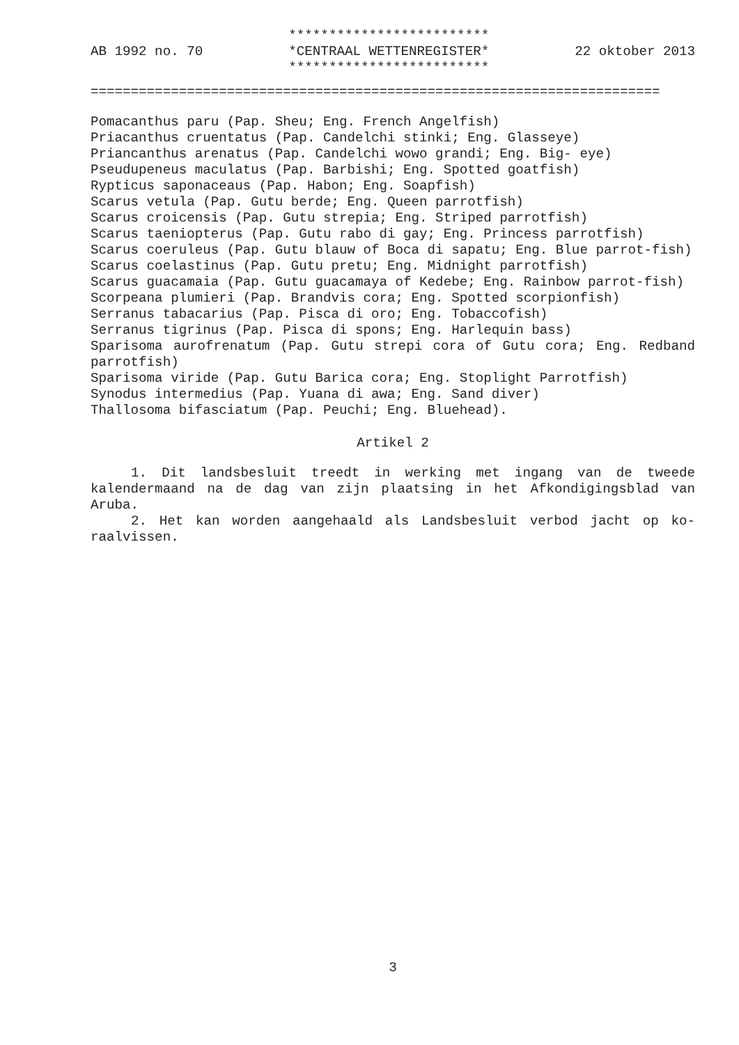AB 1992 no. 70 *************************
*CENTRAAL WETTENREGISTER*
*************************
22 oktober 2013
=======================================================================
Pomacanthus paru (Pap. Sheu; Eng. French Angelfish)
Priacanthus cruentatus (Pap. Candelchi stinki; Eng. Glasseye)
Priancanthus arenatus (Pap. Candelchi wowo grandi; Eng. Big- eye)
Pseudupeneus maculatus (Pap. Barbishi; Eng. Spotted goatfish)
Rypticus saponaceaus (Pap. Habon; Eng. Soapfish)
Scarus vetula (Pap. Gutu berde; Eng. Queen parrotfish)
Scarus croicensis (Pap. Gutu strepia; Eng. Striped parrotfish)
Scarus taeniopterus (Pap. Gutu rabo di gay; Eng. Princess parrotfish)
Scarus coeruleus (Pap. Gutu blauw of Boca di sapatu; Eng. Blue parrot-fish)
Scarus coelastinus (Pap. Gutu pretu; Eng. Midnight parrotfish)
Scarus guacamaia (Pap. Gutu guacamaya of Kedebe; Eng. Rainbow parrot-fish)
Scorpeana plumieri (Pap. Brandvis cora; Eng. Spotted scorpionfish)
Serranus tabacarius (Pap. Pisca di oro; Eng. Tobaccofish)
Serranus tigrinus (Pap. Pisca di spons; Eng. Harlequin bass)
Sparisoma aurofrenatum (Pap. Gutu strepi cora of Gutu cora; Eng. Redband parrotfish)
Sparisoma viride (Pap. Gutu Barica cora; Eng. Stoplight Parrotfish)
Synodus intermedius (Pap. Yuana di awa; Eng. Sand diver)
Thallosoma bifasciatum (Pap. Peuchi; Eng. Bluehead).
Artikel 2
1. Dit landsbesluit treedt in werking met ingang van de tweede kalendermaand na de dag van zijn plaatsing in het Afkondigingsblad van Aruba.
2. Het kan worden aangehaald als Landsbesluit verbod jacht op ko-raalvissen.
3